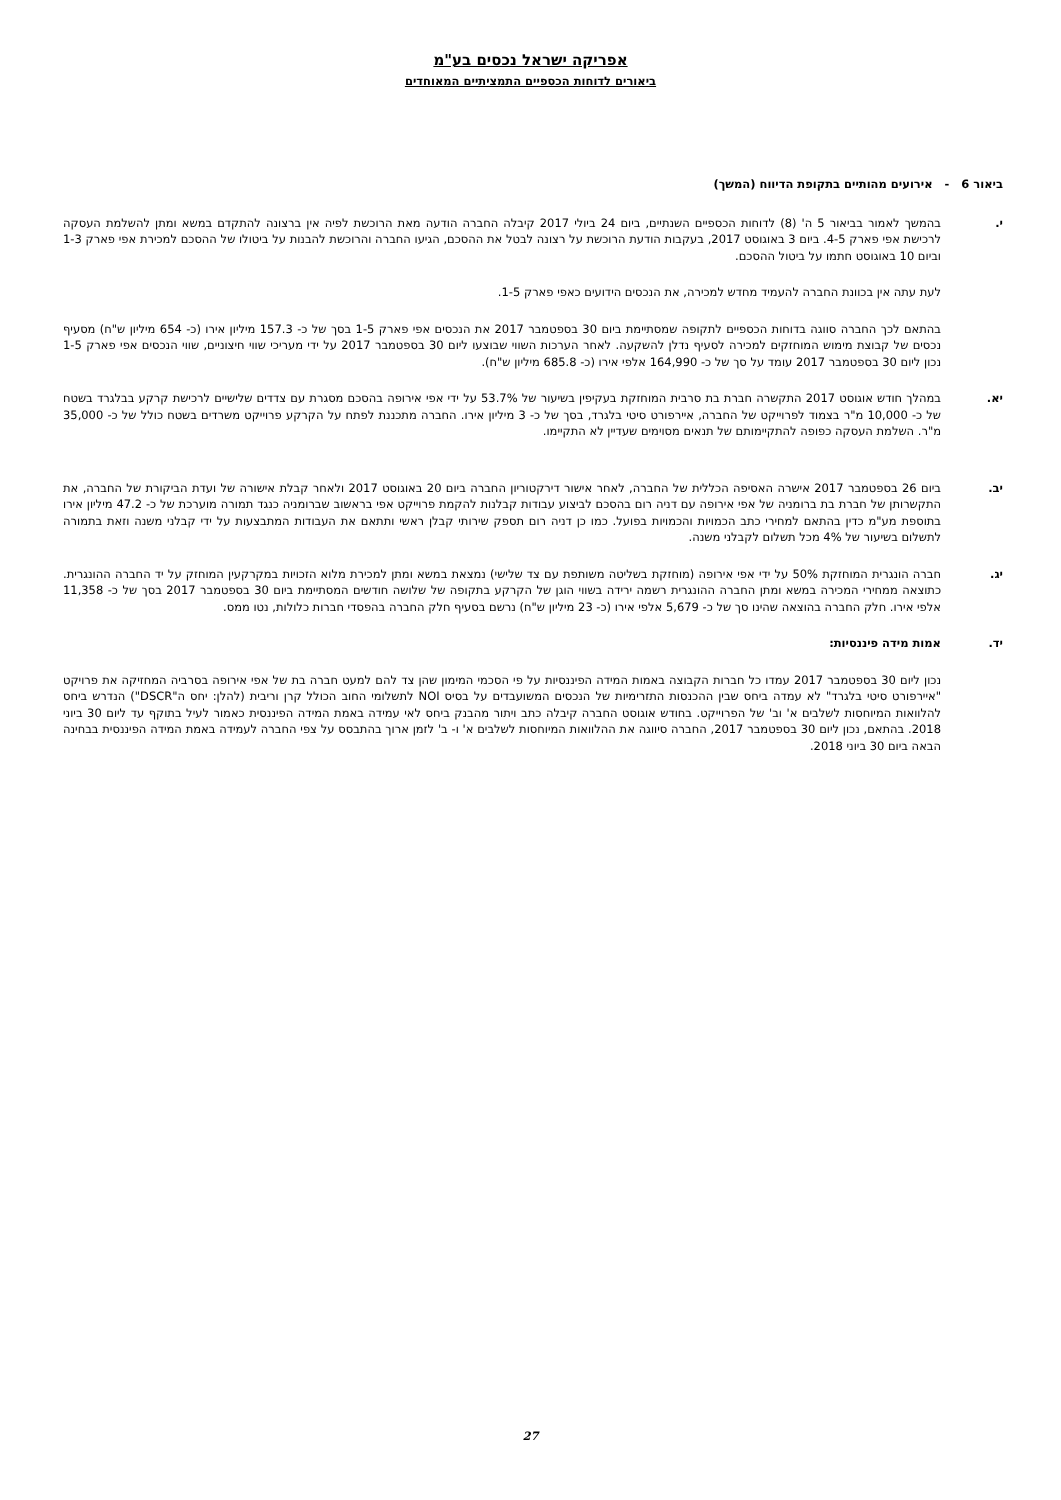אפריקה ישראל נכסים בע"מ
ביאורים לדוחות הכספיים התמציתיים המאוחדים
ביאור 6 - אירועים מהותיים בתקופת הדיווח (המשך)
י. בהמשך לאמור בביאור 5 ה' (8) לדוחות הכספיים השנתיים, ביום 24 ביולי 2017 קיבלה החברה הודעה מאת הרוכשת לפיה אין ברצונה להתקדם במשא ומתן להשלמת העסקה לרכישת אפי פארק 4-5. ביום 3 באוגוסט 2017, בעקבות הודעת הרוכשת על רצונה לבטל את ההסכם, הגיעו החברה והרוכשת להבנות על ביטולו של ההסכם למכירת אפי פארק 1-3 וביום 10 באוגוסט חתמו על ביטול ההסכם.
לעת עתה אין בכוונת החברה להעמיד מחדש למכירה, את הנכסים הידועים כאפי פארק 1-5.
בהתאם לכך החברה סווגה בדוחות הכספיים לתקופה שמסתיימת ביום 30 בספטמבר 2017 את הנכסים אפי פארק 1-5 בסך של כ- 157.3 מיליון אירו (כ- 654 מיליון ש"ח) מסעיף נכסים של קבוצת מימוש המוחזקים למכירה לסעיף נדלן להשקעה. לאחר הערכות השווי שבוצעו ליום 30 בספטמבר 2017 על ידי מעריכי שווי חיצוניים, שווי הנכסים אפי פארק 1-5 נכון ליום 30 בספטמבר 2017 עומד על סך של כ- 164,990 אלפי אירו (כ- 685.8 מיליון ש"ח).
יא. במהלך חודש אוגוסט 2017 התקשרה חברת בת סרבית המוחזקת בעקיפין בשיעור של 53.7% על ידי אפי אירופה בהסכם מסגרת עם צדדים שלישיים לרכישת קרקע בבלגרד בשטח של כ- 10,000 מ"ר בצמוד לפרוייקט של החברה, איירפורט סיטי בלגרד, בסך של כ- 3 מיליון אירו. החברה מתכננת לפתח על הקרקע פרוייקט משרדים בשטח כולל של כ- 35,000 מ"ר. השלמת העסקה כפופה להתקיימותם של תנאים מסוימים שעדיין לא התקיימו.
יב. ביום 26 בספטמבר 2017 אישרה האסיפה הכללית של החברה, לאחר אישור דירקטוריון החברה ביום 20 באוגוסט 2017 ולאחר קבלת אישורה של ועדת הביקורת של החברה, את התקשרותן של חברת בת ברומניה של אפי אירופה עם דניה רום בהסכם לביצוע עבודות קבלנות להקמת פרוייקט אפי בראשוב שברומניה כנגד תמורה מוערכת של כ- 47.2 מיליון אירו בתוספת מע"מ כדין בהתאם למחירי כתב הכמויות והכמויות בפועל. כמו כן דניה רום תספק שירותי קבלן ראשי ותתאם את העבודות המתבצעות על ידי קבלני משנה וזאת בתמורה לתשלום בשיעור של 4% מכל תשלום לקבלני משנה.
יג. חברה הונגרית המוחזקת 50% על ידי אפי אירופה (מוחזקת בשליטה משותפת עם צד שלישי) נמצאת במשא ומתן למכירת מלוא הזכויות במקרקעין המוחזק על יד החברה ההונגרית. כתוצאה ממחירי המכירה במשא ומתן החברה ההונגרית רשמה ירידה בשווי הוגן של הקרקע בתקופה של שלושה חודשים המסתיימת ביום 30 בספטמבר 2017 בסך של כ- 11,358 אלפי אירו. חלק החברה בהוצאה שהינו סך של כ- 5,679 אלפי אירו (כ- 23 מיליון ש"ח) נרשם בסעיף חלק החברה בהפסדי חברות כלולות, נטו ממס.
יד. אמות מידה פיננסיות:
נכון ליום 30 בספטמבר 2017 עמדו כל חברות הקבוצה באמות המידה הפיננסיות על פי הסכמי המימון שהן צד להם למעט חברה בת של אפי אירופה בסרביה המחזיקה את פרויקט "איירפורט סיטי בלגרד" לא עמדה ביחס שבין ההכנסות התזרימיות של הנכסים המשועבדים על בסיס NOI לתשלומי החוב הכולל קרן וריבית (להלן: יחס ה"DSCR") הנדרש ביחס להלוואות המיוחסות לשלבים א' וב' של הפרוייקט. בחודש אוגוסט החברה קיבלה כתב ויתור מהבנק ביחס לאי עמידה באמת המידה הפיננסית כאמור לעיל בתוקף עד ליום 30 ביוני 2018. בהתאם, נכון ליום 30 בספטמבר 2017, החברה סיווגה את ההלוואות המיוחסות לשלבים א' ו- ב' לזמן ארוך בהתבסס על צפי החברה לעמידה באמת המידה הפיננסית בבחינה הבאה ביום 30 ביוני 2018.
27